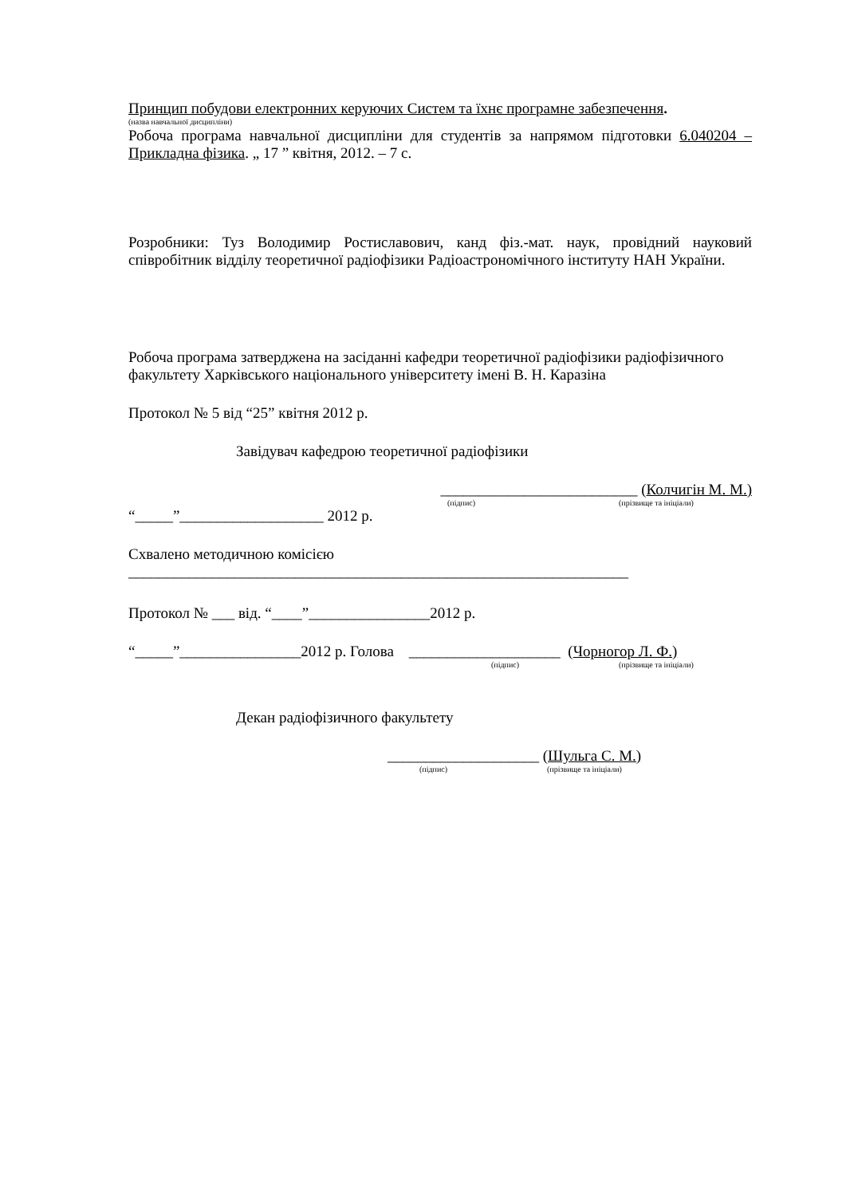Принцип побудови електронних керуючих Систем та їхнє програмне забезпечення.
(назва навчальної дисципліни)
Робоча програма навчальної дисципліни для студентів за напрямом підготовки 6.040204 – Прикладна фізика. „ 17 ” квітня, 2012. – 7 с.
Розробники: Туз Володимир Ростиславович, канд фіз.-мат. наук, провідний науковий співробітник відділу теоретичної радіофізики Радіоастрономічного інституту НАН України.
Робоча програма затверджена на засіданні кафедри теоретичної радіофізики радіофізичного факультету Харківського національного університету імені В. Н. Каразіна
Протокол № 5 від “25” квітня 2012 р.
Завідувач кафедрою теоретичної радіофізики
__________________________ (Колчигін М. М.)
(підпис) (прізвище та ініціали)
“_____”___________________ 2012 р.
Схвалено методичною комісією
__________________________________________________________________
Протокол № ___ від. “____”________________2012 р.
“_____”________________2012 р. Голова ____________________ (Чорногор Л. Ф.)
(підпис) (прізвище та ініціали)
Декан радіофізичного факультету
____________________ (Шульга С. М.)
(підпис) (прізвище та ініціали)